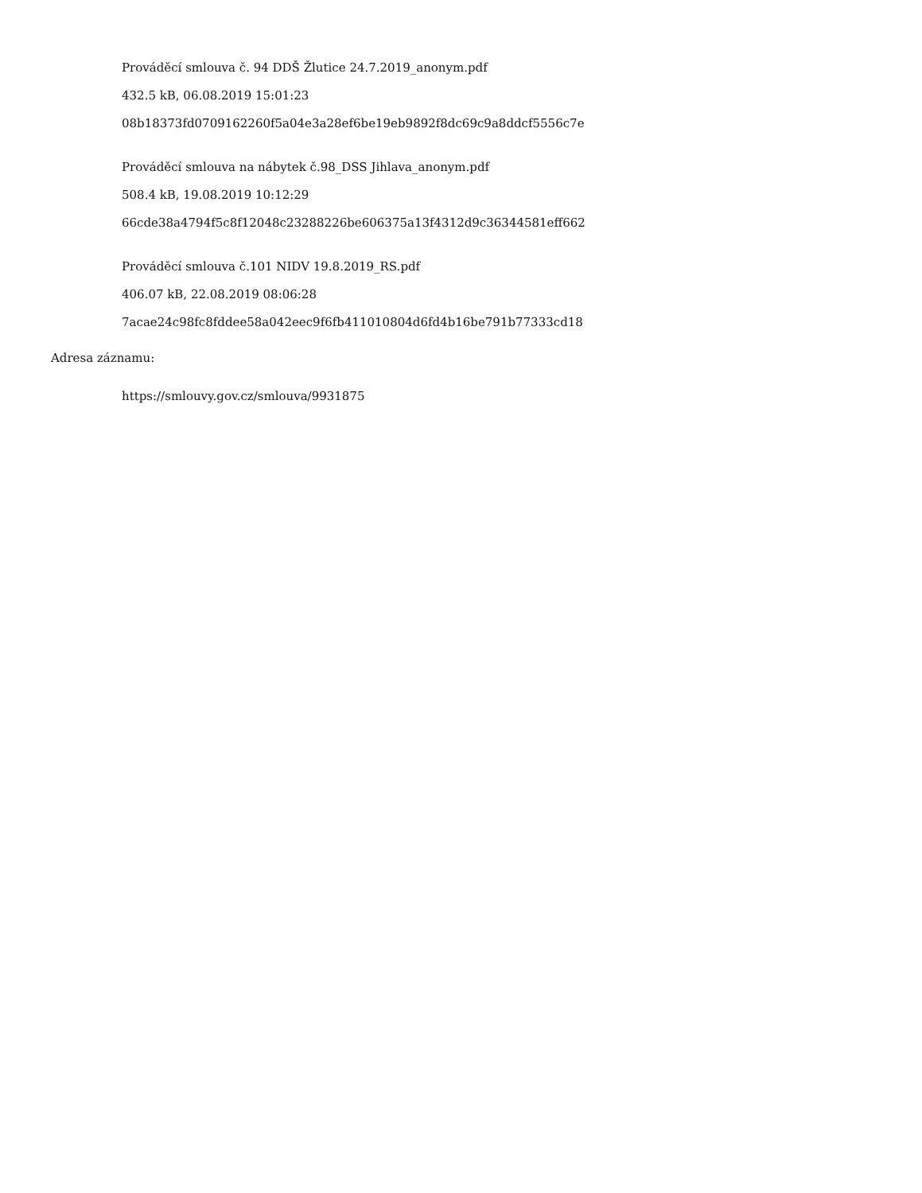Prováděcí smlouva č. 94 DDŠ Žlutice 24.7.2019_anonym.pdf
432.5 kB, 06.08.2019 15:01:23
08b18373fd0709162260f5a04e3a28ef6be19eb9892f8dc69c9a8ddcf5556c7e
Prováděcí smlouva na nábytek č.98_DSS Jihlava_anonym.pdf
508.4 kB, 19.08.2019 10:12:29
66cde38a4794f5c8f12048c23288226be606375a13f4312d9c36344581eff662
Prováděcí smlouva č.101 NIDV 19.8.2019_RS.pdf
406.07 kB, 22.08.2019 08:06:28
7acae24c98fc8fddee58a042eec9f6fb411010804d6fd4b16be791b77333cd18
Adresa záznamu:
https://smlouvy.gov.cz/smlouva/9931875